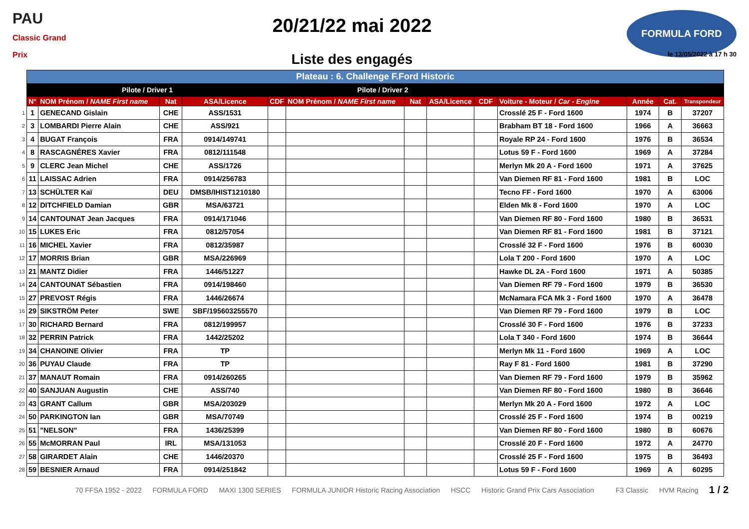PAU
Classic Grand Prix
20/21/22 mai 2022
Liste des engagés
FORMULA FORD
le 13/05/2022 à 17 h 30
| | Plateau : 6. Challenge F.Ford Historic | | | | | | | | | | | | |
| --- | --- | --- | --- | --- | --- | --- | --- | --- | --- | --- | --- | --- | --- |
| | Pilote / Driver 1 | | | | Pilote / Driver 2 | | | | | | | | |
| | N° | NOM Prénom / NAME First name | Nat | ASA/Licence | CDF | NOM Prénom / NAME First name | Nat | ASA/Licence | CDF | Voiture - Moteur / Car - Engine | Année | Cat. | Transpondeur |
| 1 | 1 | GENECAND Gislain | CHE | ASS/1531 | | | | | | Crosslé 25 F - Ford 1600 | 1974 | B | 37207 |
| 2 | 3 | LOMBARDI Pierre Alain | CHE | ASS/921 | | | | | | Brabham BT 18 - Ford 1600 | 1966 | A | 36663 |
| 3 | 4 | BUGAT François | FRA | 0914/149741 | | | | | | Royale RP 24 - Ford 1600 | 1976 | B | 36534 |
| 4 | 8 | RASCAGNÉRES Xavier | FRA | 0812/111548 | | | | | | Lotus 59 F - Ford 1600 | 1969 | A | 37284 |
| 5 | 9 | CLERC Jean Michel | CHE | ASS/1726 | | | | | | Merlyn Mk 20 A - Ford 1600 | 1971 | A | 37625 |
| 6 | 11 | LAISSAC Adrien | FRA | 0914/256783 | | | | | | Van Diemen RF 81 - Ford 1600 | 1981 | B | LOC |
| 7 | 13 | SCHÜLTER Kaï | DEU | DMSB/IHIST1210180 | | | | | | Tecno FF - Ford 1600 | 1970 | A | 63006 |
| 8 | 12 | DITCHFIELD Damian | GBR | MSA/63721 | | | | | | Elden Mk 8 - Ford 1600 | 1970 | A | LOC |
| 9 | 14 | CANTOUNAT Jean Jacques | FRA | 0914/171046 | | | | | | Van Diemen RF 80 - Ford 1600 | 1980 | B | 36531 |
| 10 | 15 | LUKES Eric | FRA | 0812/57054 | | | | | | Van Diemen RF 81 - Ford 1600 | 1981 | B | 37121 |
| 11 | 16 | MICHEL Xavier | FRA | 0812/35987 | | | | | | Crosslé 32 F - Ford 1600 | 1976 | B | 60030 |
| 12 | 17 | MORRIS Brian | GBR | MSA/226969 | | | | | | Lola T 200 - Ford 1600 | 1970 | A | LOC |
| 13 | 21 | MANTZ Didier | FRA | 1446/51227 | | | | | | Hawke DL 2A - Ford 1600 | 1971 | A | 50385 |
| 14 | 24 | CANTOUNAT Sébastien | FRA | 0914/198460 | | | | | | Van Diemen RF 79 - Ford 1600 | 1979 | B | 36530 |
| 15 | 27 | PREVOST Régis | FRA | 1446/26674 | | | | | | McNamara FCA Mk 3 - Ford 1600 | 1970 | A | 36478 |
| 16 | 29 | SIKSTRÖM Peter | SWE | SBF/195603255570 | | | | | | Van Diemen RF 79 - Ford 1600 | 1979 | B | LOC |
| 17 | 30 | RICHARD Bernard | FRA | 0812/199957 | | | | | | Crosslé 30 F - Ford 1600 | 1976 | B | 37233 |
| 18 | 32 | PERRIN Patrick | FRA | 1442/25202 | | | | | | Lola T 340 - Ford 1600 | 1974 | B | 36644 |
| 19 | 34 | CHANOINE Olivier | FRA | TP | | | | | | Merlyn Mk 11 - Ford 1600 | 1969 | A | LOC |
| 20 | 36 | PUYAU Claude | FRA | TP | | | | | | Ray F 81 - Ford 1600 | 1981 | B | 37290 |
| 21 | 37 | MANAUT Romain | FRA | 0914/260265 | | | | | | Van Diemen RF 79 - Ford 1600 | 1979 | B | 35962 |
| 22 | 40 | SANJUAN Augustin | CHE | ASS/740 | | | | | | Van Diemen RF 80 - Ford 1600 | 1980 | B | 36646 |
| 23 | 43 | GRANT Callum | GBR | MSA/203029 | | | | | | Merlyn Mk 20 A - Ford 1600 | 1972 | A | LOC |
| 24 | 50 | PARKINGTON Ian | GBR | MSA/70749 | | | | | | Crosslé 25 F - Ford 1600 | 1974 | B | 00219 |
| 25 | 51 | "NELSON" | FRA | 1436/25399 | | | | | | Van Diemen RF 80 - Ford 1600 | 1980 | B | 60676 |
| 26 | 55 | McMORRAN Paul | IRL | MSA/131053 | | | | | | Crosslé 20 F - Ford 1600 | 1972 | A | 24770 |
| 27 | 58 | GIRARDET Alain | CHE | 1446/20370 | | | | | | Crosslé 25 F - Ford 1600 | 1975 | B | 36493 |
| 28 | 59 | BESNIER Arnaud | FRA | 0914/251842 | | | | | | Lotus 59 F - Ford 1600 | 1969 | A | 60295 |
70 FFSA 1952 - 2022 FORMULA FORD MAXI 1300 SERIES FORMULA JUNIOR Historic Racing Association HSCC Historic Grand Prix Cars Association F3 Classic HVM Racing 1 / 2